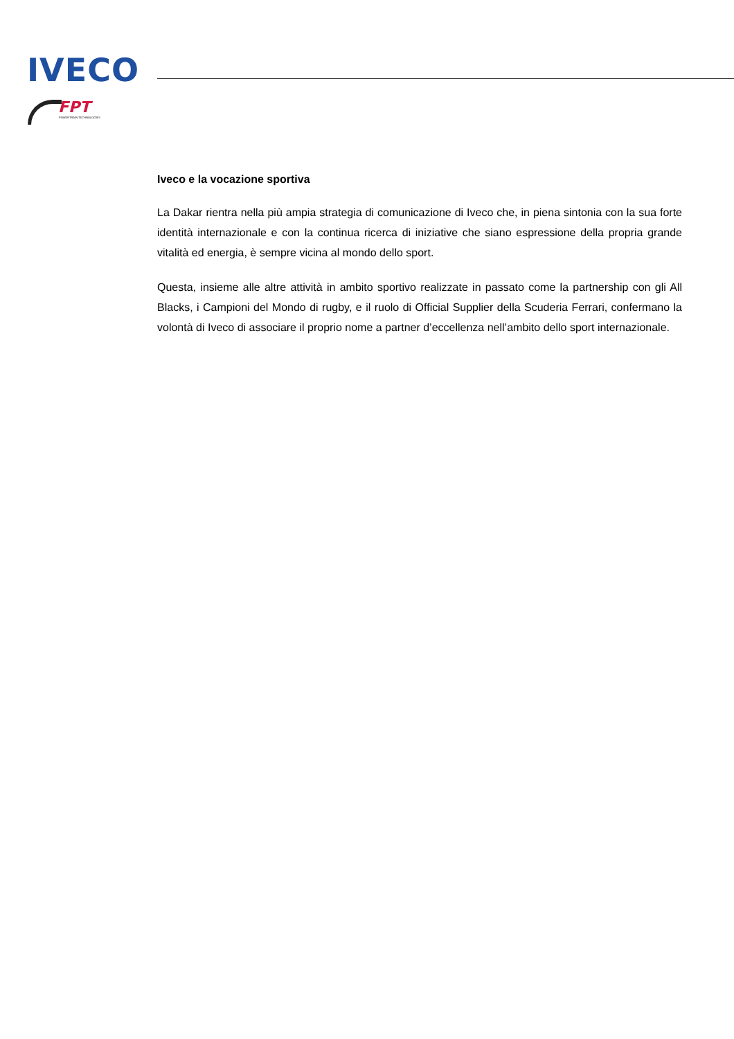IVECO
FPT
POWERTRAIN TECHNOLOGIES
Iveco e la vocazione sportiva
La Dakar rientra nella più ampia strategia di comunicazione di Iveco che, in piena sintonia con la sua forte identità internazionale e con la continua ricerca di iniziative che siano espressione della propria grande vitalità ed energia, è sempre vicina al mondo dello sport.
Questa, insieme alle altre attività in ambito sportivo realizzate in passato come la partnership con gli All Blacks, i Campioni del Mondo di rugby, e il ruolo di Official Supplier della Scuderia Ferrari, confermano la volontà di Iveco di associare il proprio nome a partner d’eccellenza nell’ambito dello sport internazionale.